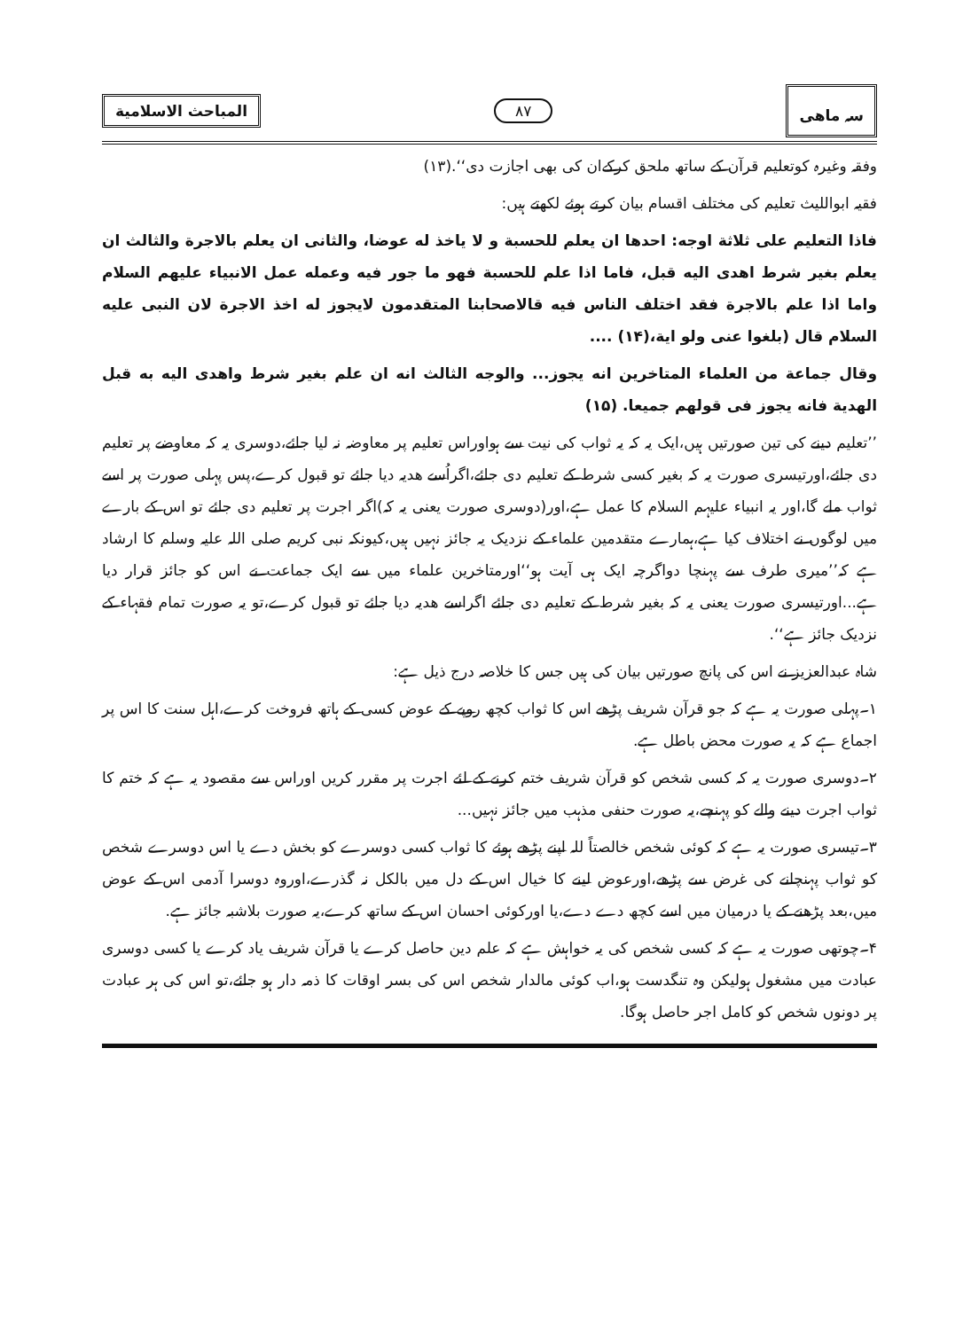سہ ماھی
۸۷
المباحث الاسلامية
وفقہ وغیرہ کوتعلیم قرآن کے ساتھ ملحق کرکےان کی بھی اجازت دی‘‘.(۱۳)
فقیہ ابواللیث تعلیم کی مختلف اقسام بیان کرتے ہوئے لکھتے ہیں:
فاذا التعليم على ثلاثة اوجه: احدها ان يعلم للحسبة و لا ياخذ له عوضا، والثانى ان يعلم بالاجرة والثالث ان يعلم بغير شرط اهدى اليه قبل، فاما اذا علم للحسبة فهو ما جور فيه وعمله عمل الانبياء عليهم السلام واما اذا علم بالاجرة فقد اختلف الناس فيه قالاصحابنا المتقدمون لايجوز له اخذ الاجرة لان النبى عليه السلام قال (بلغوا عنى ولو اية،(۱۴) ....
وقال جماعة من العلماء المتاخرين انه يجوز... والوجه الثالث انه ان علم بغير شرط واهدى اليه به قبل الهدية فانه يجوز فى قولهم جميعا. (۱۵)
’’تعلیم دینے کی تین صورتیں ہیں،ایک یہ کہ یہ ثواب کی نیت سے ہواوراس تعلیم پر معاوضہ نہ لیا جائے،دوسری یہ کہ معاوضے پر تعلیم دی جائے،اورتیسری صورت یہ کہ بغیر کسی شرط کے تعلیم دی جائے،اگراُسے ھدیہ دیا جائے تو قبول کرے،پس پہلی صورت پر اسے ثواب ملے گا،اور یہ انبیاء علیہم السلام کا عمل ہے،اور(دوسری صورت یعنی یہ کہ)اگر اجرت پر تعلیم دی جائے تو اس کے بارے میں لوگوں نے اختلاف کیا ہے،ہمارے متقدمین علماء کے نزدیک یہ جائز نہیں ہیں،کیونکہ نبی کریم صلی اللہ علیہ وسلم کا ارشاد ہے کہ’’میری طرف سے پہنچا دواگرچہ ایک ہی آیت ہو‘‘اورمتاخرین علماء میں سے ایک جماعت نے اس کو جائز قرار دیا ہے...اورتیسری صورت یعنی یہ کہ بغیر شرط کے تعلیم دی جائے اگراسے ھدیہ دیا جائے تو قبول کرے،تو یہ صورت تمام فقہاء کے نزدیک جائز ہے‘‘.
شاہ عبدالعزیز نے اس کی پانچ صورتیں بیان کی ہیں جس کا خلاصہ درج ذیل ہے:
۱۔پہلی صورت یہ ہے کہ جو قرآن شریف پڑھے اس کا ثواب کچھ روپے کے عوض کسی کے ہاتھ فروخت کرے،اہل سنت کا اس پر اجماع ہے کہ یہ صورت محض باطل ہے.
۲۔دوسری صورت یہ کہ کسی شخص کو قرآن شریف ختم کرنے کے لئے اجرت پر مقرر کریں اوراس سے مقصود یہ ہے کہ ختم کا ثواب اجرت دینے والے کو پہنچے،یہ صورت حنفی مذہب میں جائز نہیں...
۳۔تیسری صورت یہ ہے کہ کوئی شخص خالصتاً للہ اپنے پڑھے ہوئے کا ثواب کسی دوسرے کو بخش دے یا اس دوسرے شخص کو ثواب پہنچانے کی غرض سے پڑھے،اورعوض لینے کا خیال اس کے دل میں بالکل نہ گذرے،اوروہ دوسرا آدمی اس کے عوض میں،بعد پڑھنے کے یا درمیان میں اسے کچھ دے دے،یا اورکوئی احسان اس کے ساتھ کرے،یہ صورت بلاشبہ جائز ہے.
۴۔چوتھی صورت یہ ہے کہ کسی شخص کی یہ خواہش ہے کہ علم دین حاصل کرے یا قرآن شریف یاد کرے یا کسی دوسری عبادت میں مشغول ہولیکن وہ تنگدست ہو،اب کوئی مالدار شخص اس کی بسر اوقات کا ذمہ دار ہو جائے،تو اس کی ہر عبادت پر دونوں شخص کو کامل اجر حاصل ہوگا.